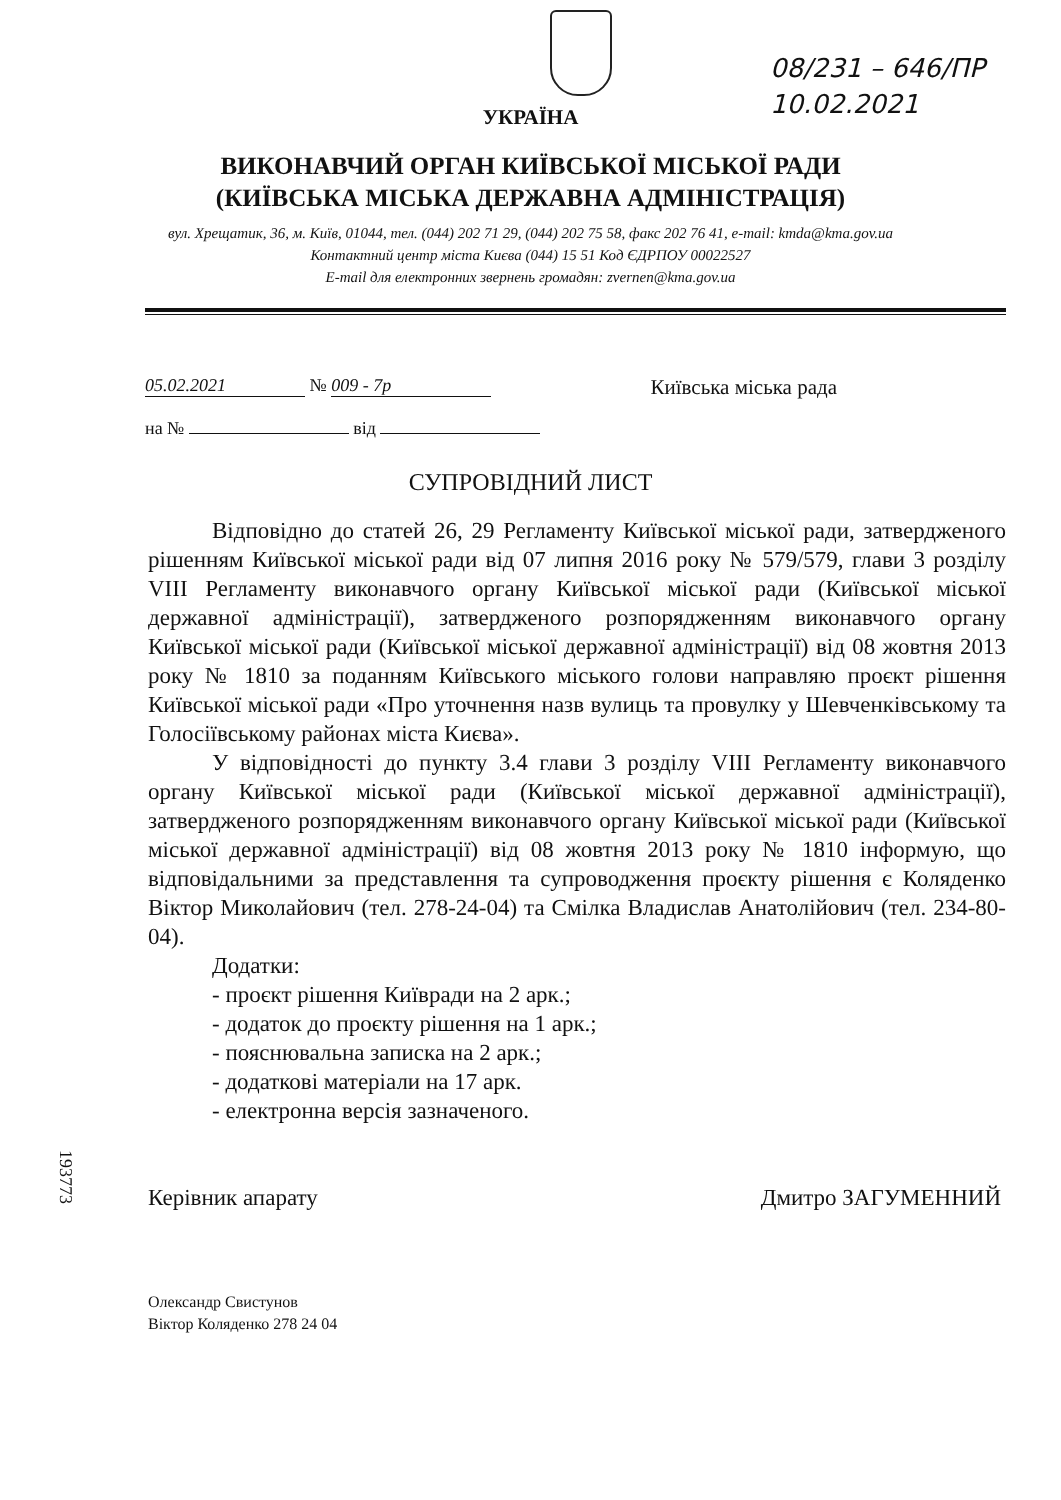08/231 – 646/ПР
10.02.2021
УКРАЇНА
ВИКОНАВЧИЙ ОРГАН КИЇВСЬКОЇ МІСЬКОЇ РАДИ
(КИЇВСЬКА МІСЬКА ДЕРЖАВНА АДМІНІСТРАЦІЯ)
вул. Хрещатик, 36, м. Київ, 01044, тел. (044) 202 71 29, (044) 202 75 58, факс 202 76 41, e-mail: kmda@kma.gov.ua
Контактний центр міста Києва (044) 15 51 Код ЄДРПОУ 00022527
E-mail для електронних звернень громадян: zvernen@kma.gov.ua
05.02.2021 № 009 - 7р
на № від
Київська міська рада
СУПРОВІДНИЙ ЛИСТ
Відповідно до статей 26, 29 Регламенту Київської міської ради, затвердженого рішенням Київської міської ради від 07 липня 2016 року № 579/579, глави 3 розділу VIII Регламенту виконавчого органу Київської міської ради (Київської міської державної адміністрації), затвердженого розпорядженням виконавчого органу Київської міської ради (Київської міської державної адміністрації) від 08 жовтня 2013 року № 1810 за поданням Київського міського голови направляю проєкт рішення Київської міської ради «Про уточнення назв вулиць та провулку у Шевченківському та Голосіївському районах міста Києва».
У відповідності до пункту 3.4 глави 3 розділу VIII Регламенту виконавчого органу Київської міської ради (Київської міської державної адміністрації), затвердженого розпорядженням виконавчого органу Київської міської ради (Київської міської державної адміністрації) від 08 жовтня 2013 року № 1810 інформую, що відповідальними за представлення та супроводження проєкту рішення є Коляденко Віктор Миколайович (тел. 278-24-04) та Смілка Владислав Анатолійович (тел. 234-80-04).
Додатки:
- проєкт рішення Київради на 2 арк.;
- додаток до проєкту рішення на 1 арк.;
- пояснювальна записка на 2 арк.;
- додаткові матеріали на 17 арк.
- електронна версія зазначеного.
Керівник апарату Дмитро ЗАГУМЕННИЙ
Олександр Свистунов
Віктор Коляденко 278 24 04
193773